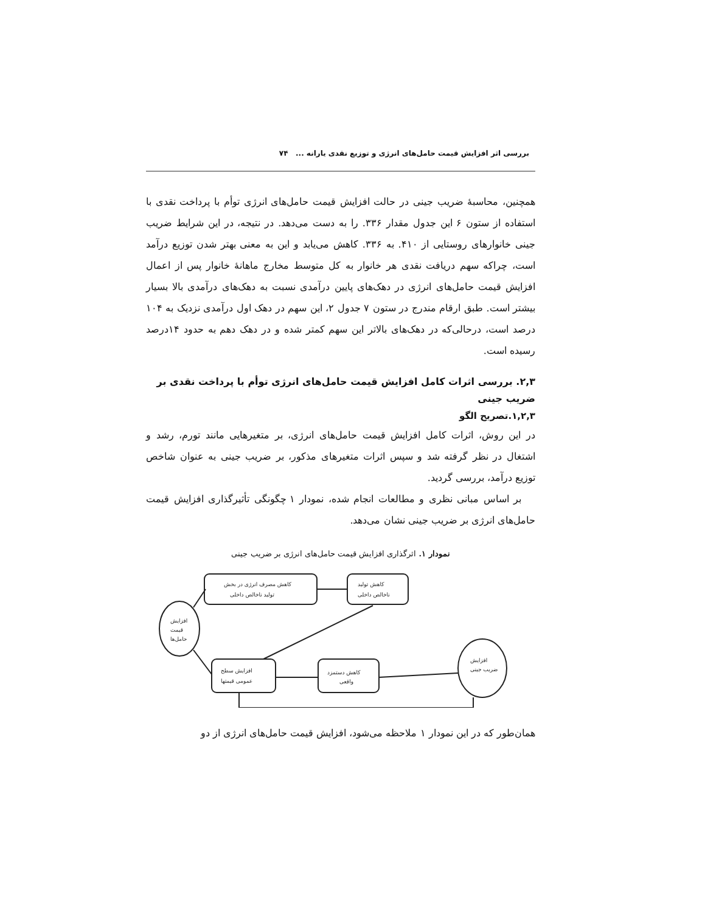بررسی اثر افزایش قیمت حامل‌های انرژی و توزیع نقدی یارانه ... ۷۴
همچنین، محاسبهٔ ضریب جینی در حالت افزایش قیمت حامل‌های انرژی توأم با پرداخت نقدی با استفاده از ستون ۶ این جدول مقدار ۳۳۶. را به دست می‌دهد. در نتیجه، در این شرایط ضریب جینی خانوارهای روستایی از ۴۱۰. به ۳۳۶. کاهش می‌یابد و این به معنی بهتر شدن توزیع درآمد است، چراکه سهم دریافت نقدی هر خانوار به کل متوسط مخارج ماهانهٔ خانوار پس از اعمال افزایش قیمت حامل‌های انرژی در دهک‌های پایین درآمدی نسبت به دهک‌های درآمدی بالا بسیار بیشتر است. طبق ارقام مندرج در ستون ۷ جدول ۲، این سهم در دهک اول درآمدی نزدیک به ۱۰۴ درصد است، درحالی‌که در دهک‌های بالاتر این سهم کمتر شده و در دهک دهم به حدود ۱۴درصد رسیده است.
۲,۳. بررسی اثرات کامل افزایش قیمت حامل‌های انرژی توأم با پرداخت نقدی بر ضریب جینی
۱,۲,۳.تصریح الگو
در این روش، اثرات کامل افزایش قیمت حامل‌های انرژی، بر متغیرهایی مانند تورم، رشد و اشتغال در نظر گرفته شد و سپس اثرات متغیرهای مذکور، بر ضریب جینی به عنوان شاخص توزیع درآمد، بررسی گردید.
بر اساس مبانی نظری و مطالعات انجام شده، نمودار ۱ چگونگی تأثیرگذاری افزایش قیمت حامل‌های انرژی بر ضریب جینی نشان می‌دهد.
نمودار ۱. اثرگذاری افزایش قیمت حامل‌های انرژی بر ضریب جینی
افزایش
قیمت
حامل‌ها
کاهش مصرف انرژی در بخش
تولید ناخالص داخلی
کاهش تولید
ناخالص داخلی
افزایش سطح
عمومی قیمتها
کاهش دستمزد
واقعی
افزایش
ضریب جینی
همان‌طور که در این نمودار ۱ ملاحظه می‌شود، افزایش قیمت حامل‌های انرژی از دو